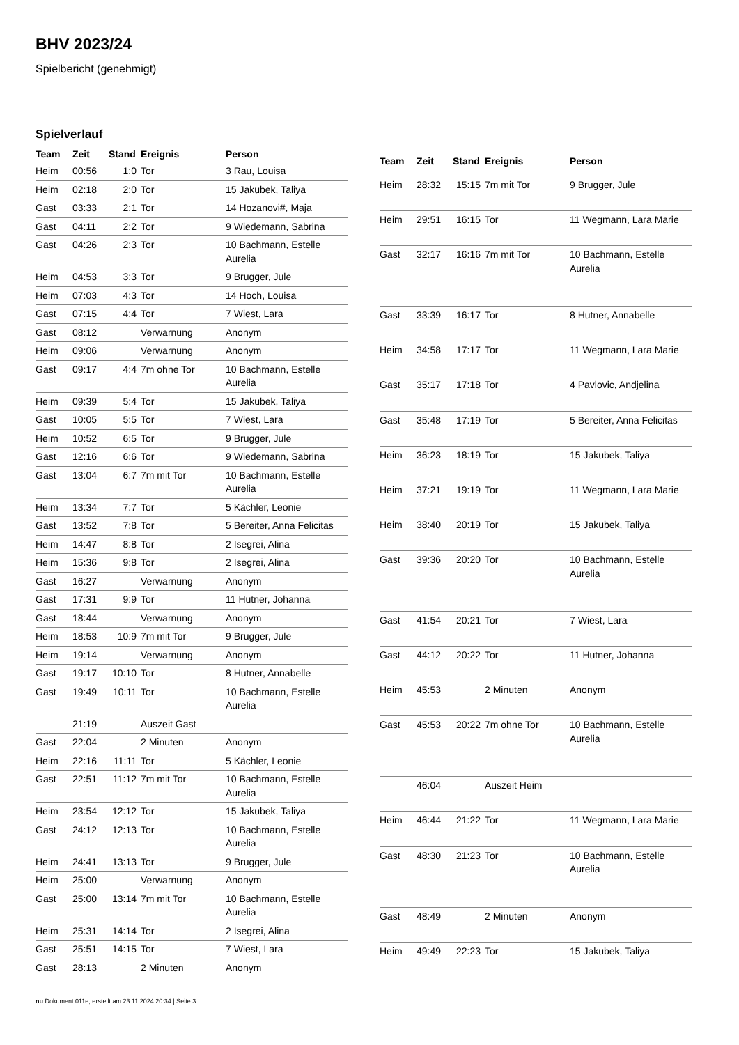BHV 2023/24
Spielbericht (genehmigt)
Spielverlauf
| Team | Zeit | Stand | Ereignis | Person |
| --- | --- | --- | --- | --- |
| Heim | 00:56 | 1:0 | Tor | 3 Rau, Louisa |
| Heim | 02:18 | 2:0 | Tor | 15 Jakubek, Taliya |
| Gast | 03:33 | 2:1 | Tor | 14 Hozanovi#, Maja |
| Gast | 04:11 | 2:2 | Tor | 9 Wiedemann, Sabrina |
| Gast | 04:26 | 2:3 | Tor | 10 Bachmann, Estelle Aurelia |
| Heim | 04:53 | 3:3 | Tor | 9 Brugger, Jule |
| Heim | 07:03 | 4:3 | Tor | 14 Hoch, Louisa |
| Gast | 07:15 | 4:4 | Tor | 7 Wiest, Lara |
| Gast | 08:12 | | Verwarnung | Anonym |
| Heim | 09:06 | | Verwarnung | Anonym |
| Gast | 09:17 | 4:4 | 7m ohne Tor | 10 Bachmann, Estelle Aurelia |
| Heim | 09:39 | 5:4 | Tor | 15 Jakubek, Taliya |
| Gast | 10:05 | 5:5 | Tor | 7 Wiest, Lara |
| Heim | 10:52 | 6:5 | Tor | 9 Brugger, Jule |
| Gast | 12:16 | 6:6 | Tor | 9 Wiedemann, Sabrina |
| Gast | 13:04 | 6:7 | 7m mit Tor | 10 Bachmann, Estelle Aurelia |
| Heim | 13:34 | 7:7 | Tor | 5 Kächler, Leonie |
| Gast | 13:52 | 7:8 | Tor | 5 Bereiter, Anna Felicitas |
| Heim | 14:47 | 8:8 | Tor | 2 Isegrei, Alina |
| Heim | 15:36 | 9:8 | Tor | 2 Isegrei, Alina |
| Gast | 16:27 | | Verwarnung | Anonym |
| Gast | 17:31 | 9:9 | Tor | 11 Hutner, Johanna |
| Gast | 18:44 | | Verwarnung | Anonym |
| Heim | 18:53 | 10:9 | 7m mit Tor | 9 Brugger, Jule |
| Heim | 19:14 | | Verwarnung | Anonym |
| Gast | 19:17 | 10:10 | Tor | 8 Hutner, Annabelle |
| Gast | 19:49 | 10:11 | Tor | 10 Bachmann, Estelle Aurelia |
| | 21:19 | | Auszeit Gast | |
| Gast | 22:04 | | 2 Minuten | Anonym |
| Heim | 22:16 | 11:11 | Tor | 5 Kächler, Leonie |
| Gast | 22:51 | 11:12 | 7m mit Tor | 10 Bachmann, Estelle Aurelia |
| Heim | 23:54 | 12:12 | Tor | 15 Jakubek, Taliya |
| Gast | 24:12 | 12:13 | Tor | 10 Bachmann, Estelle Aurelia |
| Heim | 24:41 | 13:13 | Tor | 9 Brugger, Jule |
| Heim | 25:00 | | Verwarnung | Anonym |
| Gast | 25:00 | 13:14 | 7m mit Tor | 10 Bachmann, Estelle Aurelia |
| Heim | 25:31 | 14:14 | Tor | 2 Isegrei, Alina |
| Gast | 25:51 | 14:15 | Tor | 7 Wiest, Lara |
| Gast | 28:13 | | 2 Minuten | Anonym |
| Team | Zeit | Stand | Ereignis | Person |
| --- | --- | --- | --- | --- |
| Heim | 28:32 | 15:15 | 7m mit Tor | 9 Brugger, Jule |
| Heim | 29:51 | 16:15 | Tor | 11 Wegmann, Lara Marie |
| Gast | 32:17 | 16:16 | 7m mit Tor | 10 Bachmann, Estelle Aurelia |
| Gast | 33:39 | 16:17 | Tor | 8 Hutner, Annabelle |
| Heim | 34:58 | 17:17 | Tor | 11 Wegmann, Lara Marie |
| Gast | 35:17 | 17:18 | Tor | 4 Pavlovic, Andjelina |
| Gast | 35:48 | 17:19 | Tor | 5 Bereiter, Anna Felicitas |
| Heim | 36:23 | 18:19 | Tor | 15 Jakubek, Taliya |
| Heim | 37:21 | 19:19 | Tor | 11 Wegmann, Lara Marie |
| Heim | 38:40 | 20:19 | Tor | 15 Jakubek, Taliya |
| Gast | 39:36 | 20:20 | Tor | 10 Bachmann, Estelle Aurelia |
| Gast | 41:54 | 20:21 | Tor | 7 Wiest, Lara |
| Gast | 44:12 | 20:22 | Tor | 11 Hutner, Johanna |
| Heim | 45:53 | | 2 Minuten | Anonym |
| Gast | 45:53 | 20:22 | 7m ohne Tor | 10 Bachmann, Estelle Aurelia |
| | 46:04 | | Auszeit Heim | |
| Heim | 46:44 | 21:22 | Tor | 11 Wegmann, Lara Marie |
| Gast | 48:30 | 21:23 | Tor | 10 Bachmann, Estelle Aurelia |
| Gast | 48:49 | | 2 Minuten | Anonym |
| Heim | 49:49 | 22:23 | Tor | 15 Jakubek, Taliya |
nu.Dokument 011e, erstellt am 23.11.2024 20:34 | Seite 3